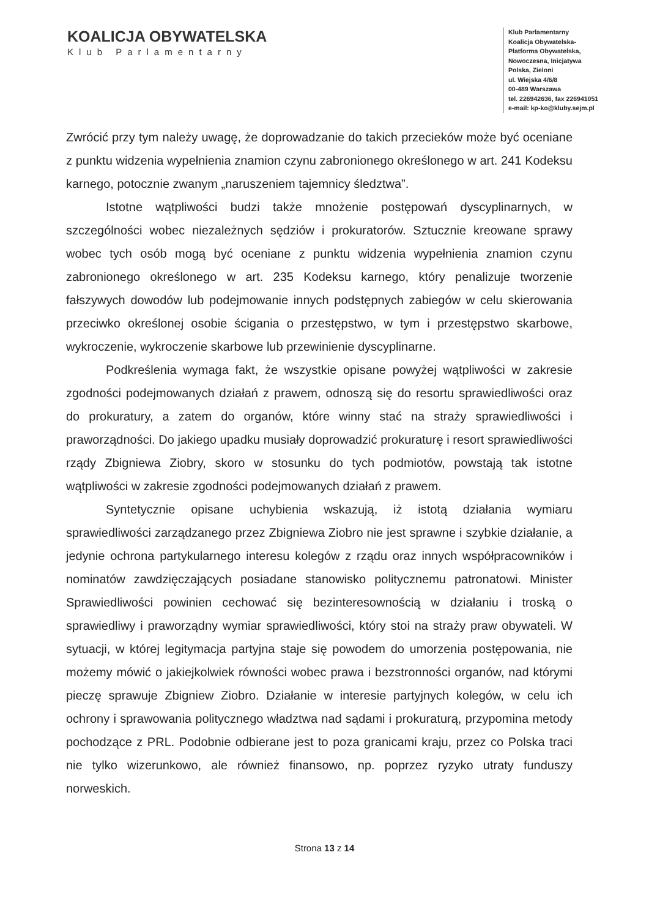KOALICJA OBYWATELSKA
Klub Parlamentarny
Klub Parlamentarny
Koalicja Obywatelska-
Platforma Obywatelska,
Nowoczesna, Inicjatywa
Polska, Zieloni
ul. Wiejska 4/6/8
00-489 Warszawa
tel. 226942636, fax 226941051
e-mail: kp-ko@kluby.sejm.pl
Zwrócić przy tym należy uwagę, że doprowadzanie do takich przecieków może być oceniane z punktu widzenia wypełnienia znamion czynu zabronionego określonego w art. 241 Kodeksu karnego, potocznie zwanym „naruszeniem tajemnicy śledztwa”.
Istotne wątpliwości budzi także mnożenie postępowań dyscyplinarnych, w szczególności wobec niezależnych sędziów i prokuratorów. Sztucznie kreowane sprawy wobec tych osób mogą być oceniane z punktu widzenia wypełnienia znamion czynu zabronionego określonego w art. 235 Kodeksu karnego, który penalizuje tworzenie fałszywych dowodów lub podejmowanie innych podstępnych zabiegów w celu skierowania przeciwko określonej osobie ścigania o przestępstwo, w tym i przestępstwo skarbowe, wykroczenie, wykroczenie skarbowe lub przewinienie dyscyplinarne.
Podkreślenia wymaga fakt, że wszystkie opisane powyżej wątpliwości w zakresie zgodności podejmowanych działań z prawem, odnoszą się do resortu sprawiedliwości oraz do prokuratury, a zatem do organów, które winny stać na straży sprawiedliwości i praworządności. Do jakiego upadku musiały doprowadzić prokuraturę i resort sprawiedliwości rządy Zbigniewa Ziobry, skoro w stosunku do tych podmiotów, powstają tak istotne wątpliwości w zakresie zgodności podejmowanych działań z prawem.
Syntetycznie opisane uchybienia wskazują, iż istotą działania wymiaru sprawiedliwości zarządzanego przez Zbigniewa Ziobro nie jest sprawne i szybkie działanie, a jedynie ochrona partykularnego interesu kolegów z rządu oraz innych współpracowników i nominatów zawdzięczających posiadane stanowisko politycznemu patronatowi. Minister Sprawiedliwości powinien cechować się bezinteresownością w działaniu i troską o sprawiedliwy i praworządny wymiar sprawiedliwości, który stoi na straży praw obywateli. W sytuacji, w której legitymacja partyjna staje się powodem do umorzenia postępowania, nie możemy mówić o jakiejkolwiek równości wobec prawa i bezstronności organów, nad którymi pieczę sprawuje Zbigniew Ziobro. Działanie w interesie partyjnych kolegów, w celu ich ochrony i sprawowania politycznego władztwa nad sądami i prokuraturą, przypomina metody pochodzące z PRL. Podobnie odbierane jest to poza granicami kraju, przez co Polska traci nie tylko wizerunkowo, ale również finansowo, np. poprzez ryzyko utraty funduszy norweskich.
Strona 13 z 14